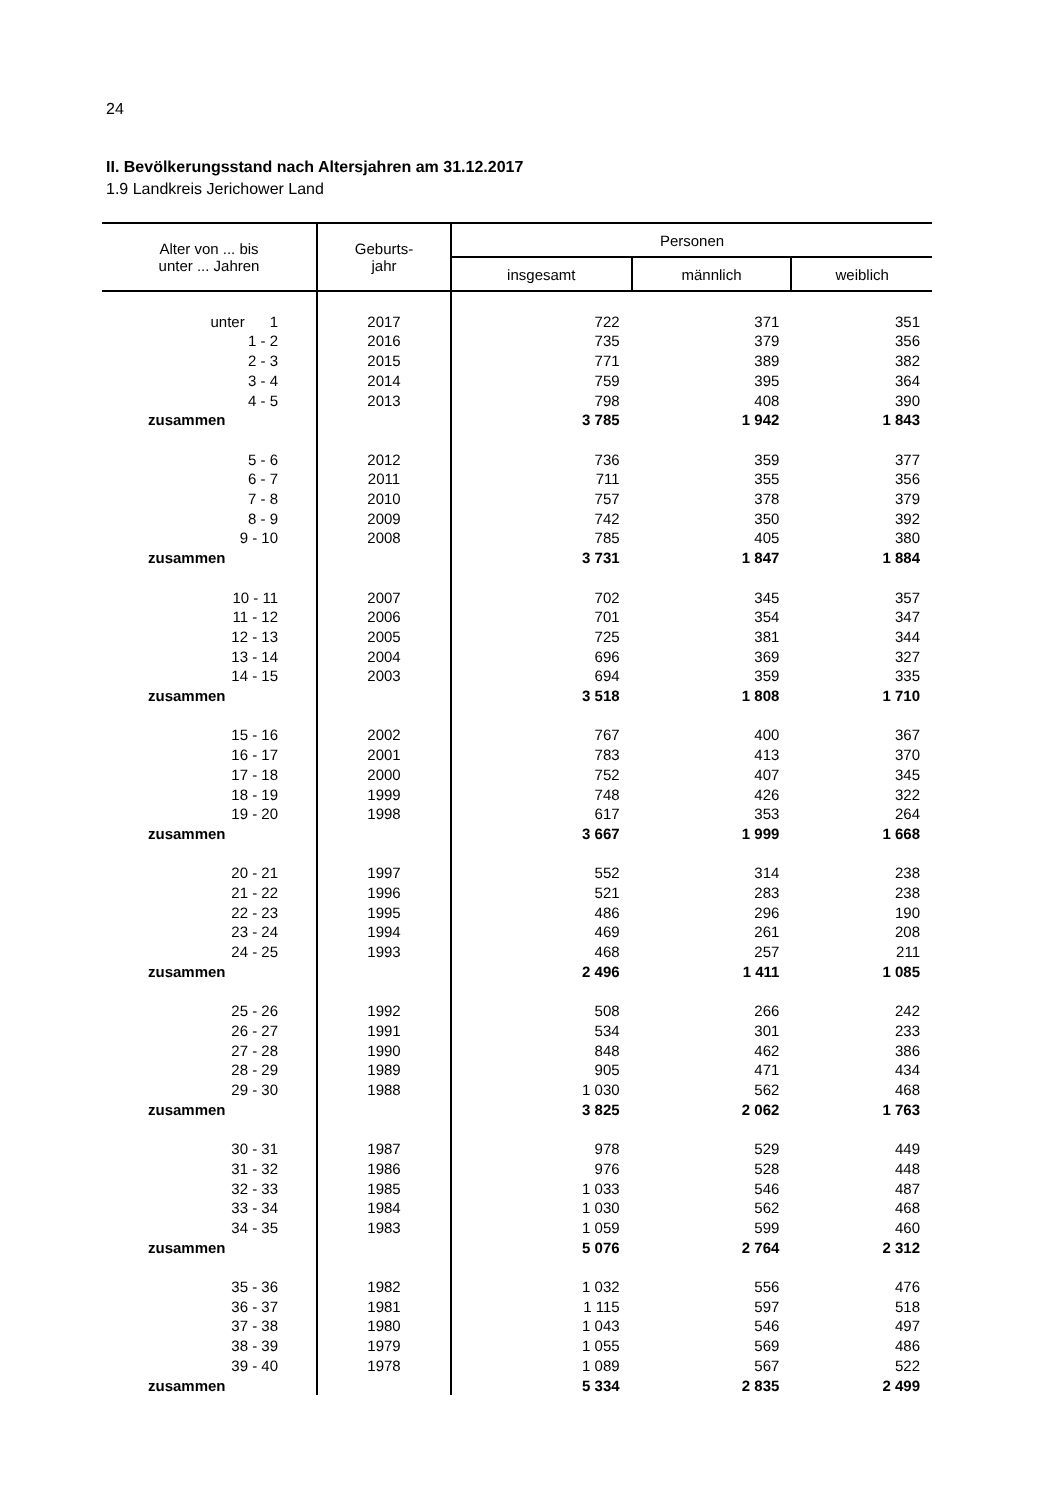24
II. Bevölkerungsstand nach Altersjahren am 31.12.2017
1.9 Landkreis Jerichower Land
| Alter von ... bis unter ... Jahren | Geburts- jahr | Personen | | |
| --- | --- | --- | --- | --- |
| | | insgesamt | männlich | weiblich |
| unter 1 | 2017 | 722 | 371 | 351 |
| 1 - 2 | 2016 | 735 | 379 | 356 |
| 2 - 3 | 2015 | 771 | 389 | 382 |
| 3 - 4 | 2014 | 759 | 395 | 364 |
| 4 - 5 | 2013 | 798 | 408 | 390 |
| zusammen | | 3 785 | 1 942 | 1 843 |
| 5 - 6 | 2012 | 736 | 359 | 377 |
| 6 - 7 | 2011 | 711 | 355 | 356 |
| 7 - 8 | 2010 | 757 | 378 | 379 |
| 8 - 9 | 2009 | 742 | 350 | 392 |
| 9 - 10 | 2008 | 785 | 405 | 380 |
| zusammen | | 3 731 | 1 847 | 1 884 |
| 10 - 11 | 2007 | 702 | 345 | 357 |
| 11 - 12 | 2006 | 701 | 354 | 347 |
| 12 - 13 | 2005 | 725 | 381 | 344 |
| 13 - 14 | 2004 | 696 | 369 | 327 |
| 14 - 15 | 2003 | 694 | 359 | 335 |
| zusammen | | 3 518 | 1 808 | 1 710 |
| 15 - 16 | 2002 | 767 | 400 | 367 |
| 16 - 17 | 2001 | 783 | 413 | 370 |
| 17 - 18 | 2000 | 752 | 407 | 345 |
| 18 - 19 | 1999 | 748 | 426 | 322 |
| 19 - 20 | 1998 | 617 | 353 | 264 |
| zusammen | | 3 667 | 1 999 | 1 668 |
| 20 - 21 | 1997 | 552 | 314 | 238 |
| 21 - 22 | 1996 | 521 | 283 | 238 |
| 22 - 23 | 1995 | 486 | 296 | 190 |
| 23 - 24 | 1994 | 469 | 261 | 208 |
| 24 - 25 | 1993 | 468 | 257 | 211 |
| zusammen | | 2 496 | 1 411 | 1 085 |
| 25 - 26 | 1992 | 508 | 266 | 242 |
| 26 - 27 | 1991 | 534 | 301 | 233 |
| 27 - 28 | 1990 | 848 | 462 | 386 |
| 28 - 29 | 1989 | 905 | 471 | 434 |
| 29 - 30 | 1988 | 1 030 | 562 | 468 |
| zusammen | | 3 825 | 2 062 | 1 763 |
| 30 - 31 | 1987 | 978 | 529 | 449 |
| 31 - 32 | 1986 | 976 | 528 | 448 |
| 32 - 33 | 1985 | 1 033 | 546 | 487 |
| 33 - 34 | 1984 | 1 030 | 562 | 468 |
| 34 - 35 | 1983 | 1 059 | 599 | 460 |
| zusammen | | 5 076 | 2 764 | 2 312 |
| 35 - 36 | 1982 | 1 032 | 556 | 476 |
| 36 - 37 | 1981 | 1 115 | 597 | 518 |
| 37 - 38 | 1980 | 1 043 | 546 | 497 |
| 38 - 39 | 1979 | 1 055 | 569 | 486 |
| 39 - 40 | 1978 | 1 089 | 567 | 522 |
| zusammen | | 5 334 | 2 835 | 2 499 |